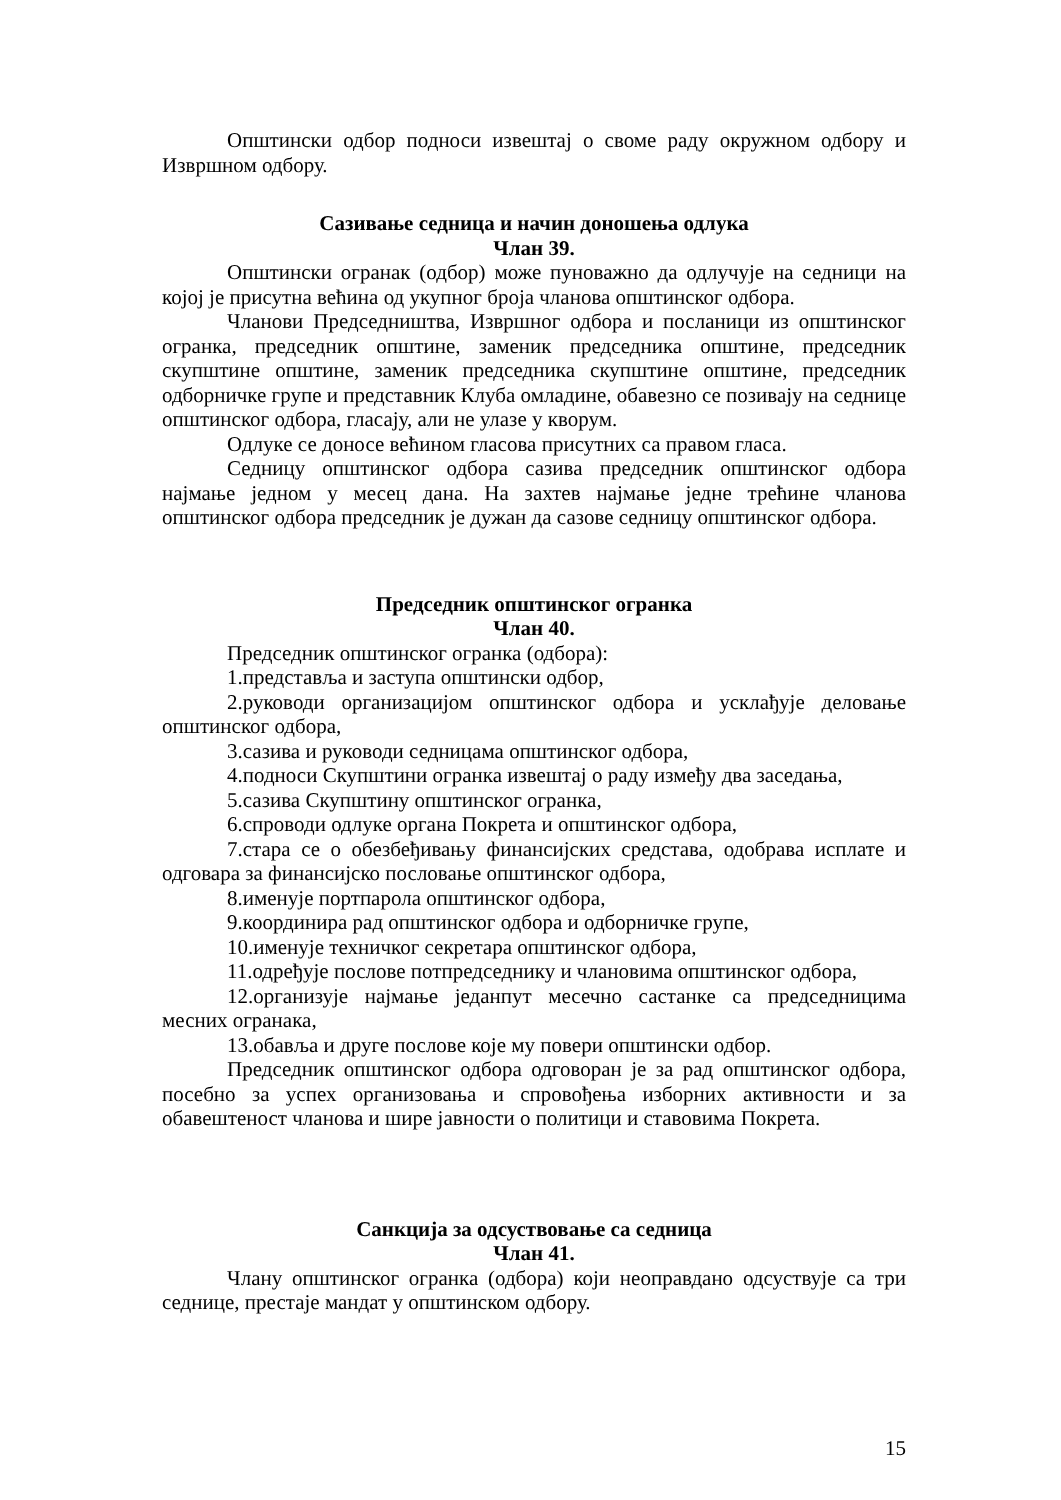Општински одбор подноси извештај о своме раду окружном одбору и Извршном одбору.
Сазивање седница и начин доношења одлука
Члан 39.
Општински огранак (одбор) може пуноважно да одлучује на седници на којој је присутна већина од укупног броја чланова општинског одбора.
Чланови Председништва, Извршног одбора и посланици из општинског огранка, председник општине, заменик председника општине, председник скупштине општине, заменик председника скупштине општине, председник одборничке групе и представник Клуба омладине, обавезно се позивају на седнице општинског одбора, гласају, али не улазе у кворум.
Одлуке се доносе већином гласова присутних са правом гласа.
Седницу општинског одбора сазива председник општинског одбора најмање једном у месец дана. На захтев најмање једне трећине чланова општинског одбора председник је дужан да сазове седницу општинског одбора.
Председник општинског огранка
Члан 40.
Председник општинског огранка (одбора):
1.представља и заступа општински одбор,
2.руководи организацијом општинског одбора и усклађује деловање општинског одбора,
3.сазива и руководи седницама општинског одбора,
4.подноси Скупштини огранка извештај о раду између два заседања,
5.сазива Скупштину општинског огранка,
6.спроводи одлуке органа Покрета и општинског одбора,
7.стара се о обезбеђивању финансијских средстава, одобрава исплате и одговара за финансијско пословање општинског одбора,
8.именује портпарола општинског одбора,
9.координира рад општинског одбора и одборничке групе,
10.именује техничког секретара општинског одбора,
11.одређује послове потпредседнику и члановима општинског одбора,
12.организује најмање једанпут месечно састанке са председницима месних огранака,
13.обавља и друге послове које му повери општински одбор.
Председник општинског одбора одговоран је за рад општинског одбора, посебно за успех организовања и спровођења изборних активности и за обавештеност чланова и шире јавности о политици и ставовима Покрета.
Санкција за одсуствовање са седница
Члан 41.
Члану општинског огранка (одбора) који неоправдано одсуствује са три седнице, престаје мандат у општинском одбору.
15